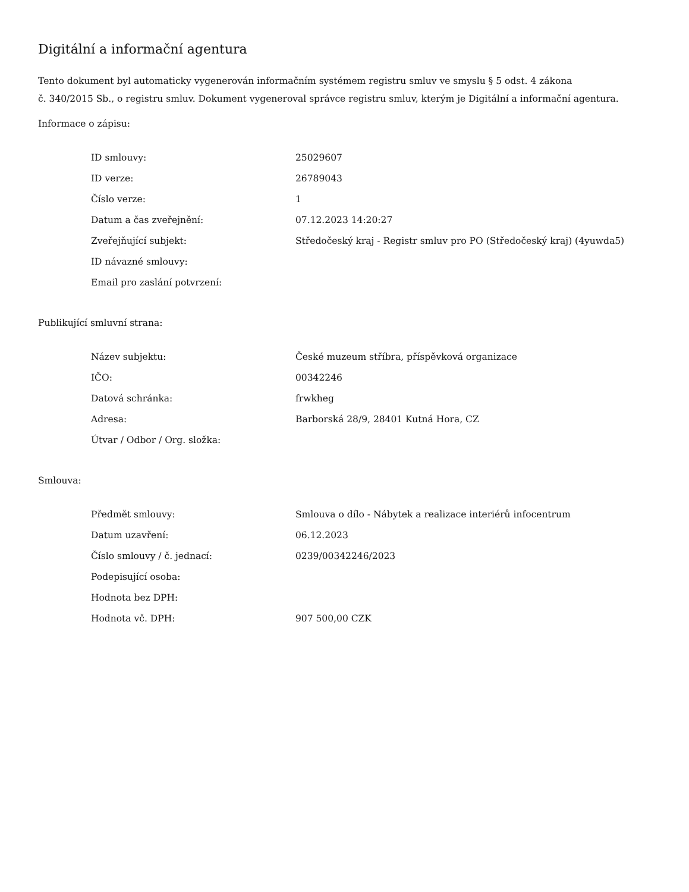Digitální a informační agentura
Tento dokument byl automaticky vygenerován informačním systémem registru smluv ve smyslu § 5 odst. 4 zákona
č. 340/2015 Sb., o registru smluv. Dokument vygeneroval správce registru smluv, kterým je Digitální a informační agentura.
Informace o zápisu:
| ID smlouvy: | 25029607 |
| ID verze: | 26789043 |
| Číslo verze: | 1 |
| Datum a čas zveřejnění: | 07.12.2023 14:20:27 |
| Zveřejňující subjekt: | Středočeský kraj - Registr smluv pro PO (Středočeský kraj) (4yuwda5) |
| ID návazné smlouvy: | |
| Email pro zaslání potvrzení: | |
Publikující smluvní strana:
| Název subjektu: | České muzeum stříbra, příspěvková organizace |
| IČO: | 00342246 |
| Datová schránka: | frwkheg |
| Adresa: | Barborská 28/9, 28401 Kutná Hora, CZ |
| Útvar / Odbor / Org. složka: | |
Smlouva:
| Předmět smlouvy: | Smlouva o dílo - Nábytek a realizace interiérů infocentrum |
| Datum uzavření: | 06.12.2023 |
| Číslo smlouvy / č. jednací: | 0239/00342246/2023 |
| Podepisující osoba: | |
| Hodnota bez DPH: | |
| Hodnota vč. DPH: | 907 500,00 CZK |